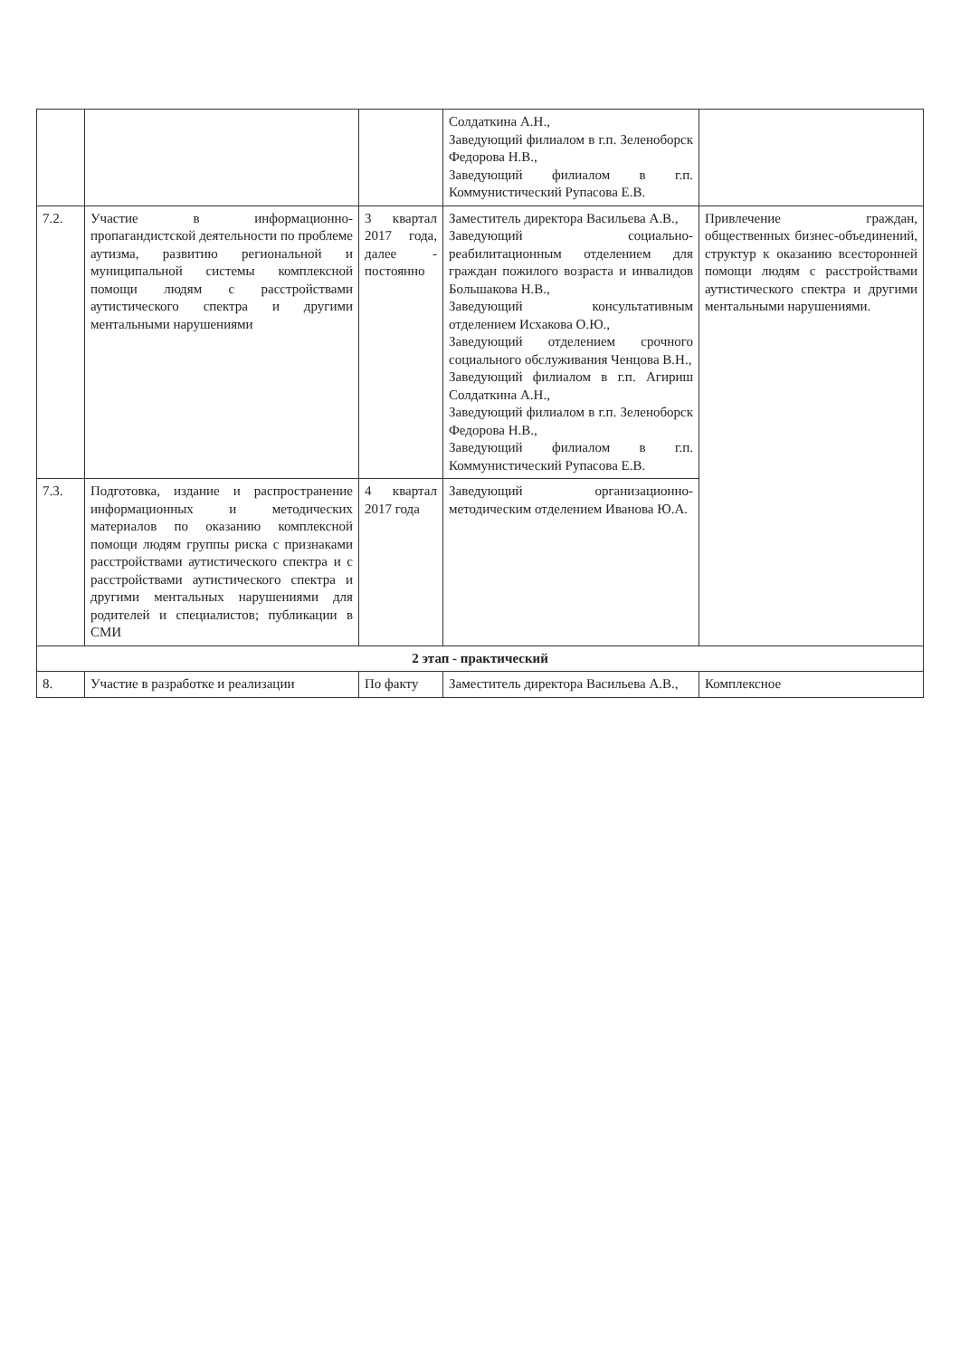| | | | Солдаткина А.Н., Заведующий филиалом в г.п. Зеленоборск Федорова Н.В., Заведующий филиалом в г.п. Коммунистический Рупасова Е.В. | |
| 7.2. | Участие в информационно-пропагандистской деятельности по проблеме аутизма, развитию региональной и муниципальной системы комплексной помощи людям с расстройствами аутистического спектра и другими ментальными нарушениями | 3 квартал 2017 года, далее - постоянно | Заместитель директора Васильева А.В., Заведующий социально-реабилитационным отделением для граждан пожилого возраста и инвалидов Большакова Н.В., Заведующий консультативным отделением Исхакова О.Ю., Заведующий отделением срочного социального обслуживания Ченцова В.Н., Заведующий филиалом в г.п. Агириш Солдаткина А.Н., Заведующий филиалом в г.п. Зеленоборск Федорова Н.В., Заведующий филиалом в г.п. Коммунистический Рупасова Е.В. | Привлечение граждан, общественных бизнес-объединений, структур к оказанию всесторонней помощи людям с расстройствами аутистического спектра и другими ментальными нарушениями. |
| 7.3. | Подготовка, издание и распространение информационных и методических материалов по оказанию комплексной помощи людям группы риска с признаками расстройствами аутистического спектра и с расстройствами аутистического спектра и другими ментальных нарушениями для родителей и специалистов; публикации в СМИ | 4 квартал 2017 года | Заведующий организационно-методическим отделением Иванова Ю.А. | |
| 2 этап - практический | | | | |
| 8. | Участие в разработке и реализации | По факту | Заместитель директора Васильева А.В., | Комплексное |